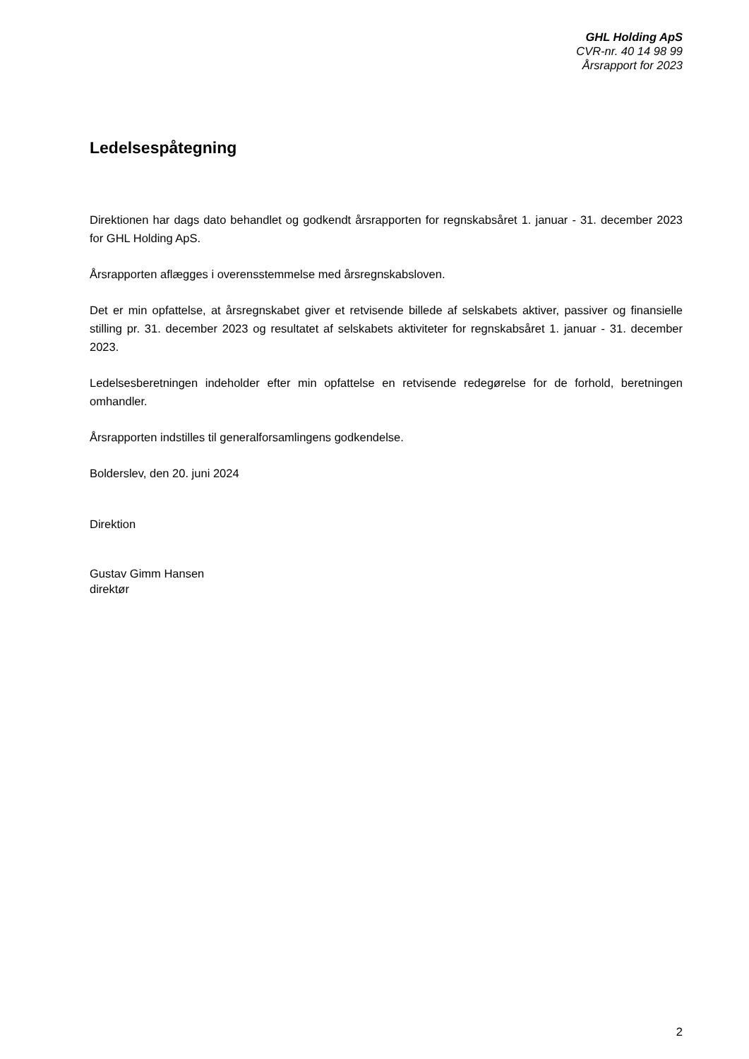GHL Holding ApS
CVR-nr. 40 14 98 99
Årsrapport for 2023
Ledelsespåtegning
Direktionen har dags dato behandlet og godkendt årsrapporten for regnskabsåret 1. januar - 31. december 2023 for GHL Holding ApS.
Årsrapporten aflægges i overensstemmelse med årsregnskabsloven.
Det er min opfattelse, at årsregnskabet giver et retvisende billede af selskabets aktiver, passiver og finansielle stilling pr. 31. december 2023 og resultatet af selskabets aktiviteter for regnskabsåret 1. januar - 31. december 2023.
Ledelsesberetningen indeholder efter min opfattelse en retvisende redegørelse for de forhold, beretningen omhandler.
Årsrapporten indstilles til generalforsamlingens godkendelse.
Bolderslev, den 20. juni 2024
Direktion
Gustav Gimm Hansen
direktør
2